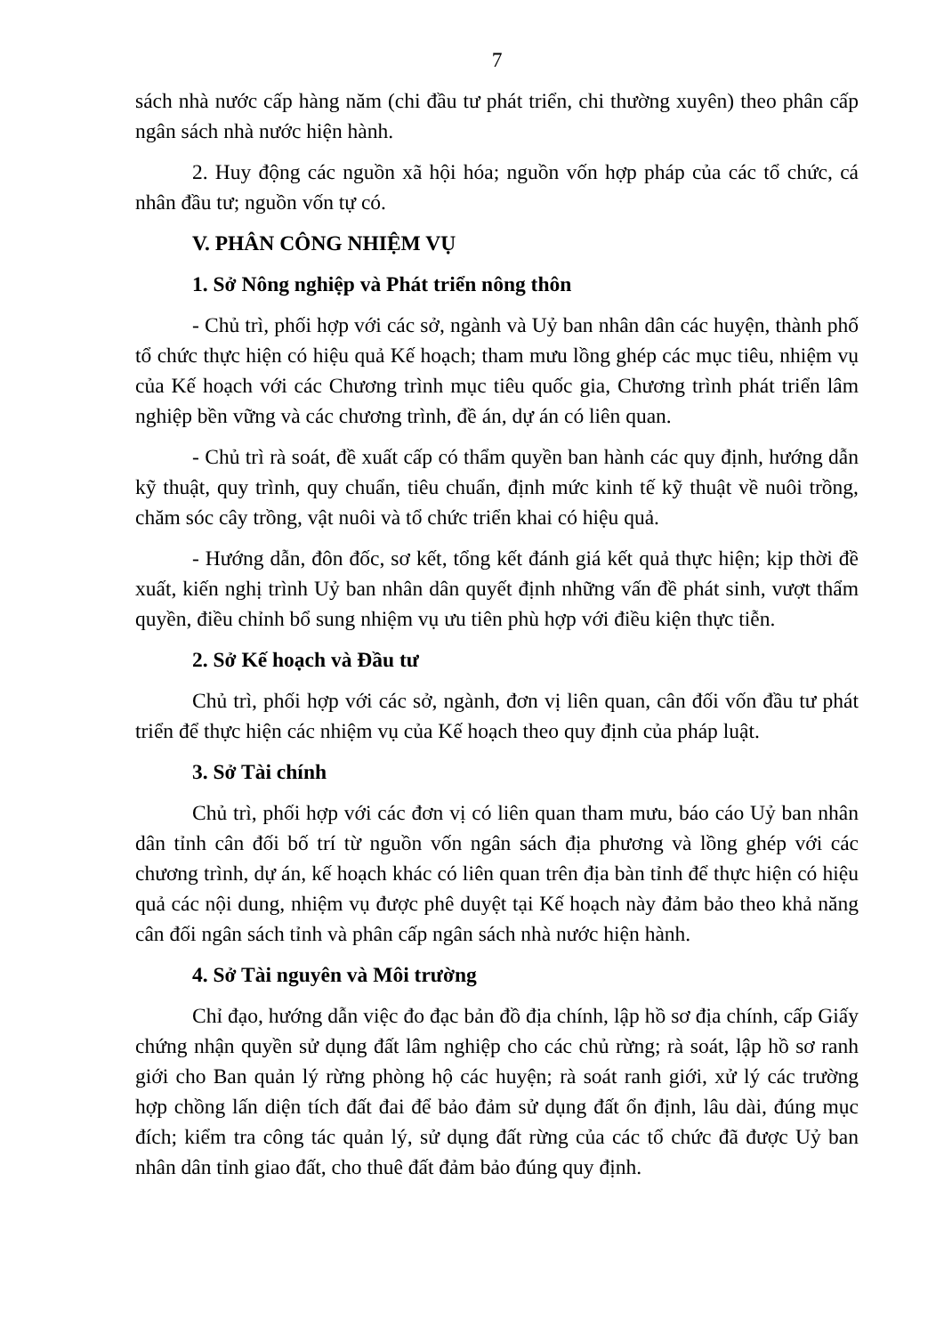7
sách nhà nước cấp hàng năm (chi đầu tư phát triển, chi thường xuyên) theo phân cấp ngân sách nhà nước hiện hành.
2. Huy động các nguồn xã hội hóa; nguồn vốn hợp pháp của các tổ chức, cá nhân đầu tư; nguồn vốn tự có.
V. PHÂN CÔNG NHIỆM VỤ
1. Sở Nông nghiệp và Phát triển nông thôn
- Chủ trì, phối hợp với các sở, ngành và Uỷ ban nhân dân các huyện, thành phố tổ chức thực hiện có hiệu quả Kế hoạch; tham mưu lồng ghép các mục tiêu, nhiệm vụ của Kế hoạch với các Chương trình mục tiêu quốc gia, Chương trình phát triển lâm nghiệp bền vững và các chương trình, đề án, dự án có liên quan.
- Chủ trì rà soát, đề xuất cấp có thẩm quyền ban hành các quy định, hướng dẫn kỹ thuật, quy trình, quy chuẩn, tiêu chuẩn, định mức kinh tế kỹ thuật về nuôi trồng, chăm sóc cây trồng, vật nuôi và tổ chức triển khai có hiệu quả.
- Hướng dẫn, đôn đốc, sơ kết, tổng kết đánh giá kết quả thực hiện; kịp thời đề xuất, kiến nghị trình Uỷ ban nhân dân quyết định những vấn đề phát sinh, vượt thẩm quyền, điều chỉnh bổ sung nhiệm vụ ưu tiên phù hợp với điều kiện thực tiễn.
2. Sở Kế hoạch và Đầu tư
Chủ trì, phối hợp với các sở, ngành, đơn vị liên quan, cân đối vốn đầu tư phát triển để thực hiện các nhiệm vụ của Kế hoạch theo quy định của pháp luật.
3. Sở Tài chính
Chủ trì, phối hợp với các đơn vị có liên quan tham mưu, báo cáo Uỷ ban nhân dân tỉnh cân đối bố trí từ nguồn vốn ngân sách địa phương và lồng ghép với các chương trình, dự án, kế hoạch khác có liên quan trên địa bàn tỉnh để thực hiện có hiệu quả các nội dung, nhiệm vụ được phê duyệt tại Kế hoạch này đảm bảo theo khả năng cân đối ngân sách tỉnh và phân cấp ngân sách nhà nước hiện hành.
4. Sở Tài nguyên và Môi trường
Chỉ đạo, hướng dẫn việc đo đạc bản đồ địa chính, lập hồ sơ địa chính, cấp Giấy chứng nhận quyền sử dụng đất lâm nghiệp cho các chủ rừng; rà soát, lập hồ sơ ranh giới cho Ban quản lý rừng phòng hộ các huyện; rà soát ranh giới, xử lý các trường hợp chồng lấn diện tích đất đai để bảo đảm sử dụng đất ổn định, lâu dài, đúng mục đích; kiểm tra công tác quản lý, sử dụng đất rừng của các tổ chức đã được Uỷ ban nhân dân tỉnh giao đất, cho thuê đất đảm bảo đúng quy định.